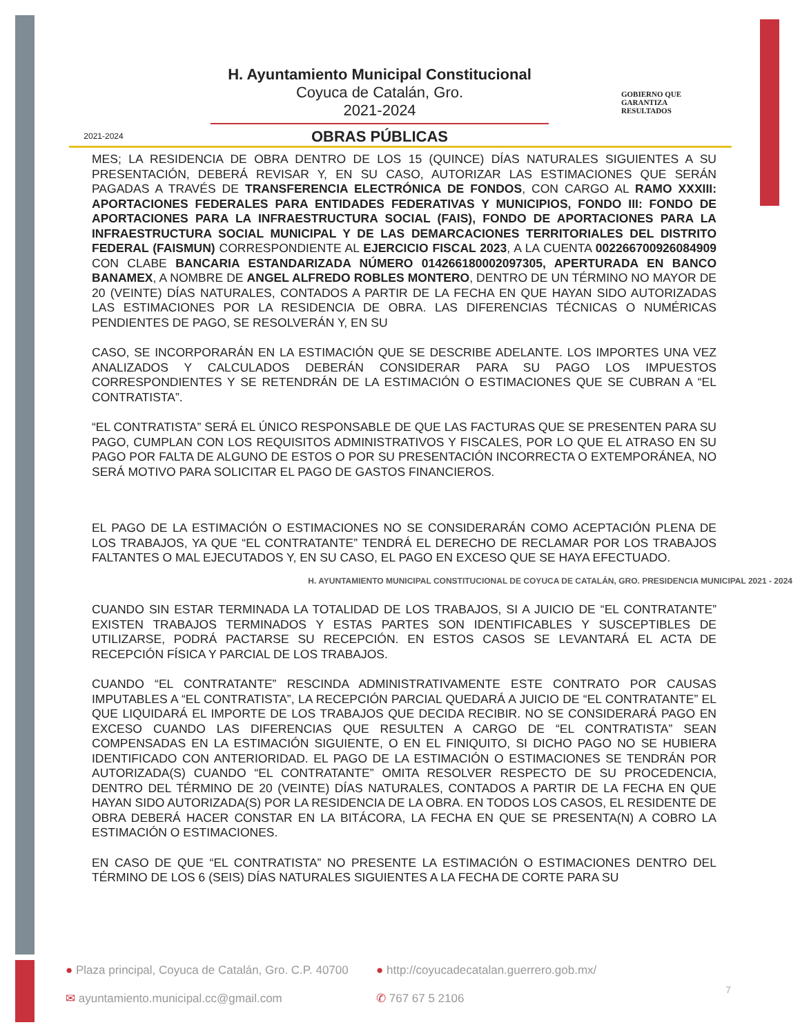2021-2024
H. Ayuntamiento Municipal Constitucional
Coyuca de Catalán, Gro.
2021-2024
OBRAS PÚBLICAS
GOBIERNO QUE
GARANTIZA
RESULTADOS
MES; LA RESIDENCIA DE OBRA DENTRO DE LOS 15 (QUINCE) DÍAS NATURALES SIGUIENTES A SU PRESENTACIÓN, DEBERÁ REVISAR Y, EN SU CASO, AUTORIZAR LAS ESTIMACIONES QUE SERÁN PAGADAS A TRAVÉS DE TRANSFERENCIA ELECTRÓNICA DE FONDOS, CON CARGO AL RAMO XXXIII: APORTACIONES FEDERALES PARA ENTIDADES FEDERATIVAS Y MUNICIPIOS, FONDO III: FONDO DE APORTACIONES PARA LA INFRAESTRUCTURA SOCIAL (FAIS), FONDO DE APORTACIONES PARA LA INFRAESTRUCTURA SOCIAL MUNICIPAL Y DE LAS DEMARCACIONES TERRITORIALES DEL DISTRITO FEDERAL (FAISMUN) CORRESPONDIENTE AL EJERCICIO FISCAL 2023, A LA CUENTA 002266700926084909 CON CLABE BANCARIA ESTANDARIZADA NÚMERO 014266180002097305, APERTURADA EN BANCO BANAMEX, A NOMBRE DE ANGEL ALFREDO ROBLES MONTERO, DENTRO DE UN TÉRMINO NO MAYOR DE 20 (VEINTE) DÍAS NATURALES, CONTADOS A PARTIR DE LA FECHA EN QUE HAYAN SIDO AUTORIZADAS LAS ESTIMACIONES POR LA RESIDENCIA DE OBRA. LAS DIFERENCIAS TÉCNICAS O NUMÉRICAS PENDIENTES DE PAGO, SE RESOLVERÁN Y, EN SU
CASO, SE INCORPORARÁN EN LA ESTIMACIÓN QUE SE DESCRIBE ADELANTE. LOS IMPORTES UNA VEZ ANALIZADOS Y CALCULADOS DEBERÁN CONSIDERAR PARA SU PAGO LOS IMPUESTOS CORRESPONDIENTES Y SE RETENDRÁN DE LA ESTIMACIÓN O ESTIMACIONES QUE SE CUBRAN A “EL CONTRATISTA”.
“EL CONTRATISTA” SERÁ EL ÚNICO RESPONSABLE DE QUE LAS FACTURAS QUE SE PRESENTEN PARA SU PAGO, CUMPLAN CON LOS REQUISITOS ADMINISTRATIVOS Y FISCALES, POR LO QUE EL ATRASO EN SU PAGO POR FALTA DE ALGUNO DE ESTOS O POR SU PRESENTACIÓN INCORRECTA O EXTEMPORÁNEA, NO SERÁ MOTIVO PARA SOLICITAR EL PAGO DE GASTOS FINANCIEROS.
EL PAGO DE LA ESTIMACIÓN O ESTIMACIONES NO SE CONSIDERARÁN COMO ACEPTACIÓN PLENA DE LOS TRABAJOS, YA QUE “EL CONTRATANTE” TENDRÁ EL DERECHO DE RECLAMAR POR LOS TRABAJOS FALTANTES O MAL EJECUTADOS Y, EN SU CASO, EL PAGO EN EXCESO QUE SE HAYA EFECTUADO.
H. AYUNTAMIENTO MUNICIPAL CONSTITUCIONAL DE COYUCA DE CATALÁN, GRO. PRESIDENCIA MUNICIPAL 2021 - 2024
CUANDO SIN ESTAR TERMINADA LA TOTALIDAD DE LOS TRABAJOS, SI A JUICIO DE “EL CONTRATANTE” EXISTEN TRABAJOS TERMINADOS Y ESTAS PARTES SON IDENTIFICABLES Y SUSCEPTIBLES DE UTILIZARSE, PODRÁ PACTARSE SU RECEPCIÓN. EN ESTOS CASOS SE LEVANTARÁ EL ACTA DE RECEPCIÓN FÍSICA Y PARCIAL DE LOS TRABAJOS.
CUANDO “EL CONTRATANTE” RESCINDA ADMINISTRATIVAMENTE ESTE CONTRATO POR CAUSAS IMPUTABLES A “EL CONTRATISTA”, LA RECEPCIÓN PARCIAL QUEDARÁ A JUICIO DE “EL CONTRATANTE” EL QUE LIQUIDARÁ EL IMPORTE DE LOS TRABAJOS QUE DECIDA RECIBIR. NO SE CONSIDERARÁ PAGO EN EXCESO CUANDO LAS DIFERENCIAS QUE RESULTEN A CARGO DE “EL CONTRATISTA” SEAN COMPENSADAS EN LA ESTIMACIÓN SIGUIENTE, O EN EL FINIQUITO, SI DICHO PAGO NO SE HUBIERA IDENTIFICADO CON ANTERIORIDAD. EL PAGO DE LA ESTIMACIÓN O ESTIMACIONES SE TENDRÁN POR AUTORIZADA(S) CUANDO “EL CONTRATANTE” OMITA RESOLVER RESPECTO DE SU PROCEDENCIA, DENTRO DEL TÉRMINO DE 20 (VEINTE) DÍAS NATURALES, CONTADOS A PARTIR DE LA FECHA EN QUE HAYAN SIDO AUTORIZADA(S) POR LA RESIDENCIA DE LA OBRA. EN TODOS LOS CASOS, EL RESIDENTE DE OBRA DEBERÁ HACER CONSTAR EN LA BITÁCORA, LA FECHA EN QUE SE PRESENTA(N) A COBRO LA ESTIMACIÓN O ESTIMACIONES.
EN CASO DE QUE “EL CONTRATISTA” NO PRESENTE LA ESTIMACIÓN O ESTIMACIONES DENTRO DEL TÉRMINO DE LOS 6 (SEIS) DÍAS NATURALES SIGUIENTES A LA FECHA DE CORTE PARA SU
● Plaza principal, Coyuca de Catalán, Gro. C.P. 40700
● http://coyucadecatalan.guerrero.gob.mx/
✉ ayuntamiento.municipal.cc@gmail.com
✆ 767 67 5 2106
7